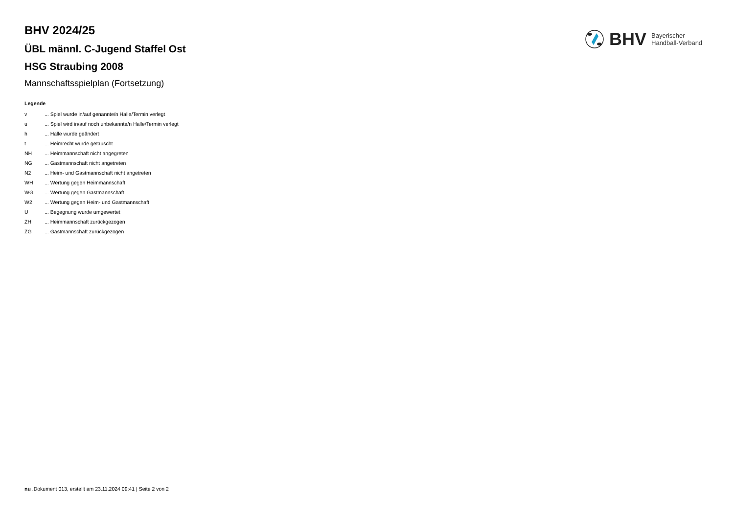BHV
Bayerischer
Handball-Verband
BHV 2024/25
ÜBL männl. C-Jugend Staffel Ost
HSG Straubing 2008
Mannschaftsspielplan (Fortsetzung)
Legende
| v | ... Spiel wurde in/auf genannte/n Halle/Termin verlegt |
| u | ... Spiel wird in/auf noch unbekannte/n Halle/Termin verlegt |
| h | ... Halle wurde geändert |
| t | ... Heimrecht wurde getauscht |
| NH | ... Heimmannschaft nicht angegreten |
| NG | ... Gastmannschaft nicht angetreten |
| N2 | ... Heim- und Gastmannschaft nicht angetreten |
| WH | ... Wertung gegen Heimmannschaft |
| WG | ... Wertung gegen Gastmannschaft |
| W2 | ... Wertung gegen Heim- und Gastmannschaft |
| U | ... Begegnung wurde umgewertet |
| ZH | ... Heimmannschaft zurückgezogen |
| ZG | ... Gastmannschaft zurückgezogen |
nu .Dokument 013, erstellt am 23.11.2024 09:41 | Seite 2 von 2